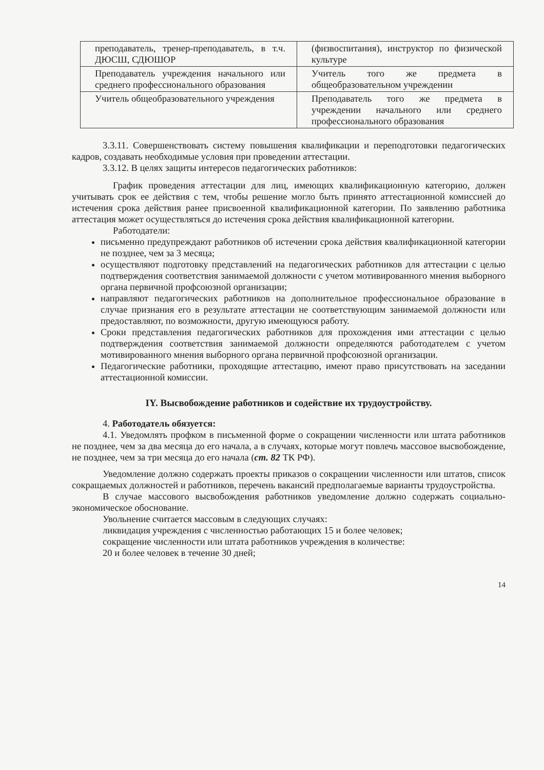| преподаватель, тренер-преподаватель, в т.ч. ДЮСШ, СДЮШОР | (физвоспитания), инструктор по физической культуре |
| Преподаватель учреждения начального или среднего профессионального образования | Учитель того же предмета в общеобразовательном учреждении |
| Учитель общеобразовательного учреждения | Преподаватель того же предмета в учреждении начального или среднего профессионального образования |
3.3.11. Совершенствовать систему повышения квалификации и переподготовки педагогических кадров, создавать необходимые условия при проведении аттестации.
3.3.12. В целях защиты интересов педагогических работников:
График проведения аттестации для лиц, имеющих квалификационную категорию, должен учитывать срок ее действия с тем, чтобы решение могло быть принято аттестационной комиссией до истечения срока действия ранее присвоенной квалификационной категории. По заявлению работника аттестация может осуществляться до истечения срока действия квалификационной категории.
Работодатели:
письменно предупреждают работников об истечении срока действия квалификационной категории не позднее, чем за 3 месяца;
осуществляют подготовку представлений на педагогических работников для аттестации с целью подтверждения соответствия занимаемой должности с учетом мотивированного мнения выборного органа первичной профсоюзной организации;
направляют педагогических работников на дополнительное профессиональное образование в случае признания его в результате аттестации не соответствующим занимаемой должности или предоставляют, по возможности, другую имеющуюся работу.
Сроки представления педагогических работников для прохождения ими аттестации с целью подтверждения соответствия занимаемой должности определяются работодателем с учетом мотивированного мнения выборного органа первичной профсоюзной организации.
Педагогические работники, проходящие аттестацию, имеют право присутствовать на заседании аттестационной комиссии.
IY. Высвобождение работников и содействие их трудоустройству.
4. Работодатель обязуется:
4.1. Уведомлять профком в письменной форме о сокращении численности или штата работников не позднее, чем за два месяца до его начала, а в случаях, которые могут повлечь массовое высвобождение, не позднее, чем за три месяца до его начала (ст. 82 ТК РФ).
Уведомление должно содержать проекты приказов о сокращении численности или штатов, список сокращаемых должностей и работников, перечень вакансий предполагаемые варианты трудоустройства.
В случае массового высвобождения работников уведомление должно содержать социально-экономическое обоснование.
Увольнение считается массовым в следующих случаях:
ликвидация учреждения с численностью работающих 15 и более человек;
сокращение численности или штата работников учреждения в количестве:
20 и более человек в течение 30 дней;
14